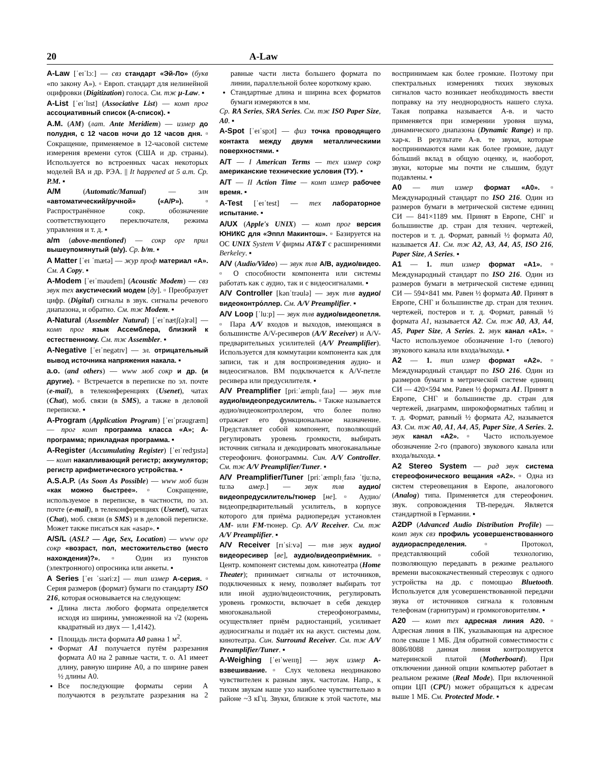20 A-Law
A-Law [ˈeɪˈlɔː] — свз стандарт «Эй-Ло» (букв «по закону A»). ▫ Европ. стандарт для нелинейной оцифровки (Digitization) голоса. См. тж µ-Law. ▪
A-List [ˈeɪˈlɪst] (Associative List) — комп прог ассоциативный список (A-список). ▪
A.M. (AM) (лат. Ante Meridiem) — измер до полудня, с 12 часов ночи до 12 часов дня. ▫ Сокращение, применяемое в 12-часовой системе измерения времени суток (США и др. страны). Используется во встроенных часах некоторых моделей ВА и др. РЭА. || It happened at 5 a.m. Cp. P.M. ▪
A/M (Automatic/Manual) — элн «автоматический/ручной» («A/P»). ▫ Распространённое сокр. обозначение соответствующего переключателя, режима управления и т. д. ▪
a/m (above-mentioned) — сокр орг прил вышеупомянутый (в/у). Cp. b/m. ▪
A Matter [ˈeɪ ˈmætə] — жур проф материал «A». См. A Copy. ▪
A-Modem [ˈeɪˈməudem] (Acoustic Modem) — свз звук тех акустический модем [ду]. ▫ Преобразует цифр. (Digital) сигналы в звук. сигналы речевого диапазона, и обратно. См. тж Modem. ▪
A-Natural (Assembler Natural) [ˈeɪˈnætʃ(ə)rəl] — комп прог язык Ассемблера, близкий к естественному. См. тж Assembler. ▪
A-Negative [ˈeɪˈnegətɪv] — эл. отрицательный вывод источника напряжения накала. ▪
a.o. (and others) — www моб сокр и др. (и другие). ▫ Встречается в переписке по эл. почте (e-mail), в телеконференциях (Usenet), чатах (Chat), моб. связи (в SMS), а также в деловой переписке. ▪
A-Program (Application Program) [ˈeɪˈprəugræm] — прог комп программа класса «A»; A-программа; прикладная программа. ▪
A-Register (Accumulating Register) [ˈeɪˈredʒɪstə] — комп накапливающий регистр; аккумулятор; регистр арифметического устройства. ▪
A.S.A.P. (As Soon As Possible) — www моб бизн «как можно быстрее». ▫ Сокращение, используемое в переписке, в частности, по эл. почте (e-mail), в телеконференциях (Usenet), чатах (Chat), моб. связи (в SMS) и в деловой переписке. Может также писаться как «asap». ▪
A/S/L (ASL? — Age, Sex, Location) — www орг сокр «возраст, пол, местожительство (место нахождения)?». ▫ Один из пунктов (электронного) опросника или анкеты. ▪
A Series [ˈeɪ ˈsɪəriːz] — тип измер A-серия. ▫ Серия размеров (формат) бумаги по стандарту ISO 216, которая основывается на следующем:
Длина листа любого формата определяется исходя из ширины, умноженной на √2 (корень квадратный из двух — 1,4142).
Площадь листа формата A0 равна 1 м<sup>2</sup>.
Формат A1 получается путём разрезания формата A0 на 2 равные части, т. о. A1 имеет длину, равную ширине A0, а по ширине равен ½ длины A0.
Все последующие форматы серии A получаются в результате разрезания на 2 равные части листа большего формата по линии, параллельной более короткому краю.
Стандартные длина и ширина всех форматов бумаги измеряются в мм.
Cp. RA Series, SRA Series. См. тж ISO Paper Size, A0. ▪
A-Spot [ˈeɪˈspɔt] — физ точка проводящего контакта между двумя металлическими поверхностями. ▪
A/T — I American Terms — тех измер сокр американские технические условия (ТУ). ▪
A/T — II Action Time — комп измер рабочее время. ▪
A-Test [ˈeɪˈtest] — тех лабораторное испытание. ▪
A/UX (Apple's UNIX) — комп прог версия ЮНИКС для «Эппл Макинтош». ▫ Базируется на ОС UNIX System V фирмы AT&T с расширениями Berkeley. ▪
A/V (Audio/Video) — звук тлв A/B, аудио/видео. ▫ О способности компонента или системы работать как с аудио, так и с видеосигналами. ▪
A/V Controller [kənˈtrəulə] — звук тлв аудио/видеоконтро́ллер. См. A/V Preamplifier. ▪
A/V Loop [ˈluːp] — звук тлв аудио/видеопетля. ▫ Пара A/V входов и выходов, имеющаяся в большинстве A/V-ресиверов (A/V Receiver) и A/V-предварительных усилителей (A/V Preamplifier). Используется для коммутации компонента как для записи, так и для воспроизведения аудио- и видеосигналов. ВМ подключается к A/V-петле ресивера или предусилителя. ▪
A/V Preamplifier [priːˈæmplɪˌfaɪə] — звук тлв аудио/видеопредусилитель. ▫ Также называется аудио/видеоконтроллером, что более полно отражает его функциональное назначение. Представляет собой компонент, позволяющий регулировать уровень громкости, выбирать источник сигнала и декодировать многоканальные стереофонич. фонограммы. Син. A/V Controller. См. тж A/V Preamplifier/Tuner. ▪
A/V Preamplifier/Tuner [priːˈæmplɪˌfaɪə ˈtjuːnə, tuːnə амер.] — звук тлв аудио/видеопредусилитель/тюнер [не]. ▫ Аудио/видеопредварительный усилитель, в корпусе которого для приёма радиопередач установлен AM- или FM-тюнер. Cp. A/V Receiver. См. тж A/V Preamplifier. ▪
A/V Receiver [rɪˈsiːvə] — тлв звук аудио/видеоресивер [ве], аудио/видеоприёмник. ▫ Центр. компонент системы дом. кинотеатра (Home Theater); принимает сигналы от источников, подключенных к нему, позволяет выбирать тот или иной аудио/видеоисточник, регулировать уровень громкости, включает в себя декодер многоканальной стереофонограммы, осуществляет приём радиостанций, усиливает аудиосигналы и подаёт их на акуст. системы дом. кинотеатра. Син. Surround Receiver. См. тж A/V Preamplifier/Tuner. ▪
A-Weighing [ˈeɪˈweɪɪŋ] — звук измер A-взвешивание. ▫ Слух человека неодинаково чувствителен к разным звук. частотам. Напр., к тихим звукам наше ухо наиболее чувствительно в районе ~3 кГц. Звуки, близкие к этой частоте, мы воспринимаем как более громкие. Поэтому при спектральных измерениях тихих звуковых сигналов часто возникает необходимость ввести поправку на эту неоднородность нашего слуха. Такая поправка называется A-в. и часто применяется при измерении уровня шума, динамического диапазона (Dynamic Range) и пр. хар-к. В результате A-в. те звуки, которые воспринимаются нами как более громкие, дадут бо́льший вклад в общую оценку, и, наоборот, звуки, которые мы почти не слышим, будут подавлены. ▪
A0 — тип измер формат «A0». ▫ Международный стандарт по ISO 216. Один из размеров бумаги в метрической системе единиц СИ — 841×1189 мм. Принят в Европе, СНГ и большинстве др. стран для технич. чертежей, постеров и т. д. Формат, равный ½ формата A0, называется A1. См. тж A2, A3, A4, A5, ISO 216, Paper Size, A Series. ▪
A1 — 1. тип измер формат «A1». ▫ Международный стандарт по ISO 216. Один из размеров бумаги в метрической системе единиц СИ — 594×841 мм. Равен ½ формата A0. Принят в Европе, СНГ и большинстве др. стран для технич. чертежей, постеров и т. д. Формат, равный ½ формата A1, называется A2. См. тж A0, A3, A4, A5, Paper Size, A Series. 2. звук канал «A1». ▫ Часто используемое обозначение 1-го (левого) звукового канала или входа/выхода. ▪
A2 — 1. тип измер формат «A2». ▫ Международный стандарт по ISO 216. Один из размеров бумаги в метрической системе единиц СИ — 420×594 мм. Равен ½ формата A1. Принят в Европе, СНГ и большинстве др. стран для чертежей, диаграмм, широкоформатных таблиц и т. д. Формат, равный ½ формата A2, называется A3. См. тж A0, A1, A4, A5, Paper Size, A Series. 2. звук канал «A2». ▫ Часто используемое обозначение 2-го (правого) звукового канала или входа/выхода. ▪
A2 Stereo System — рад звук система стереофонического вещания «A2». ▫ Одна из систем стереовещания в Европе, аналогового (Analog) типа. Применяется для стереофонич. звук. сопровождения ТВ-передач. Является стандартной в Германии. ▪
A2DP (Advanced Audio Distribution Profile) — комп звук свз профиль усовершенствованного аудиораспределения. ▫ Протокол, представляющий собой технологию, позволяющую передавать в режиме реального времени высококачественный стереозвук с одного устройства на др. с помощью Bluetooth. Используется для усовершенствованной передачи звука от источников сигнала к головным телефонам (гарнитурам) и громкоговорителям. ▪
A20 — комп тех адресная линия A20. ▫ Адресная линия в ПК, указывающая на адресное поле свыше 1 МБ. Для обратной совместимости с 8086/8088 данная линия контролируется материнской платой (Motherboard). При отключении данной опции компьютер работает в реальном режиме (Real Mode). При включенной опции ЦП (CPU) может обращаться к адресам выше 1 МБ. См. Protected Mode. ▪